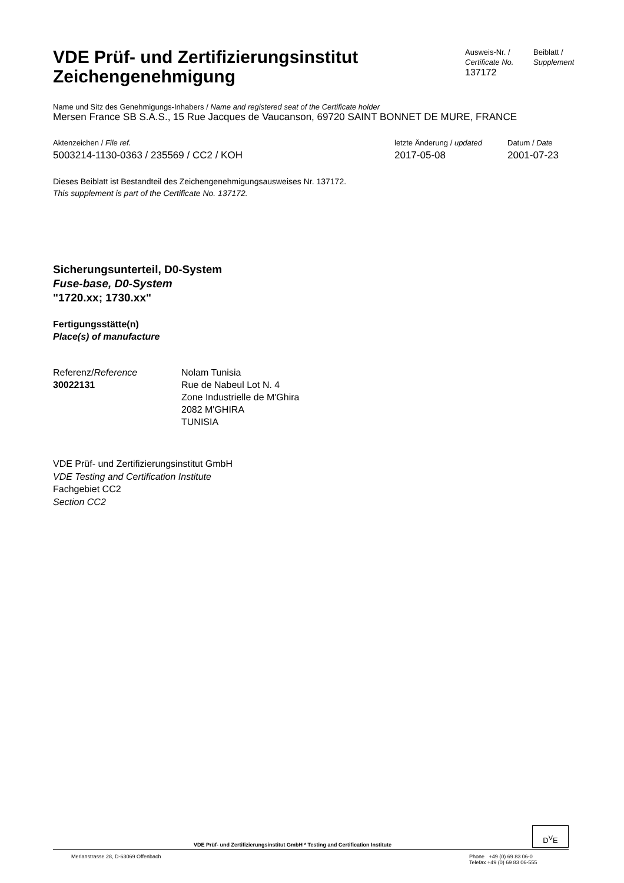VDE Prüf- und Zertifizierungsinstitut
Zeichengenehmigung
Ausweis-Nr. /
Certificate No.
137172
Beiblatt /
Supplement
Name und Sitz des Genehmigungs-Inhabers / Name and registered seat of the Certificate holder
Mersen France SB S.A.S., 15 Rue Jacques de Vaucanson, 69720 SAINT BONNET DE MURE, FRANCE
Aktenzeichen / File ref.
5003214-1130-0363 / 235569 / CC2 / KOH
letzte Änderung / updated
2017-05-08
Datum / Date
2001-07-23
Dieses Beiblatt ist Bestandteil des Zeichengenehmigungsausweises Nr. 137172.
This supplement is part of the Certificate No. 137172.
Sicherungsunterteil, D0-System
Fuse-base, D0-System
"1720.xx; 1730.xx"
Fertigungsstätte(n)
Place(s) of manufacture
Referenz/Reference
30022131
Nolam Tunisia
Rue de Nabeul Lot N. 4
Zone Industrielle de M'Ghira
2082 M'GHIRA
TUNISIA
VDE Prüf- und Zertifizierungsinstitut GmbH
VDE Testing and Certification Institute
Fachgebiet CC2
Section CC2
VDE Prüf- und Zertifizierungsinstitut GmbH * Testing and Certification Institute
D<sup>V</sup>E
Merianstrasse 28, D-63069 Offenbach Phone +49 (0) 69 83 06-0
Telefax +49 (0) 69 83 06-555